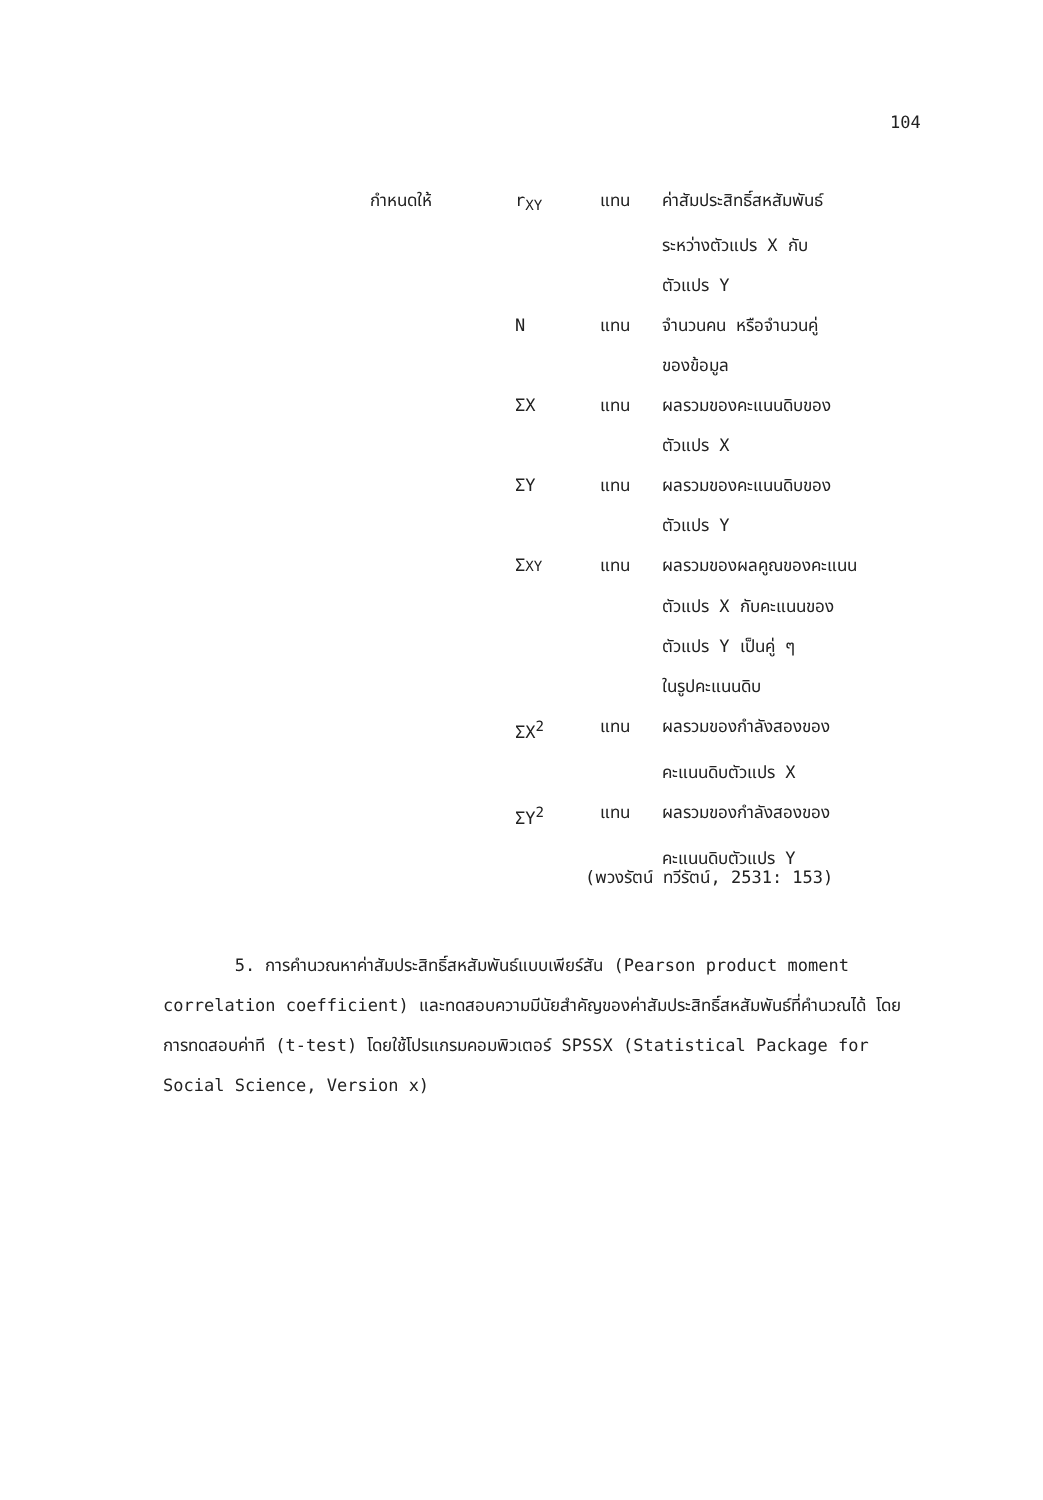104
| กำหนดให้ | r<sub>XY</sub> | แทน | ค่าสัมประสิทธิ์สหสัมพันธ์ |
| | | | ระหว่างตัวแปร X กับ |
| | | | ตัวแปร Y |
| | N | แทน | จำนวนคน หรือจำนวนคู่ |
| | | | ของข้อมูล |
| | ΣX | แทน | ผลรวมของคะแนนดิบของ |
| | | | ตัวแปร X |
| | ΣY | แทน | ผลรวมของคะแนนดิบของ |
| | | | ตัวแปร Y |
| | Σ XY | แทน | ผลรวมของผลคูณของคะแนน |
| | | | ตัวแปร X กับคะแนนของ |
| | | | ตัวแปร Y เป็นคู่ ๆ |
| | | | ในรูปคะแนนดิบ |
| | ΣX<sup>2</sup> | แทน | ผลรวมของกำลังสองของ |
| | | | คะแนนดิบตัวแปร X |
| | ΣY<sup>2</sup> | แทน | ผลรวมของกำลังสองของ |
| | | | คะแนนดิบตัวแปร Y |
(พวงรัตน์ ทวีรัตน์, 2531: 153)
5. การคำนวณหาค่าสัมประสิทธิ์สหสัมพันธ์แบบเพียร์สัน (Pearson product moment correlation coefficient) และทดสอบความมีนัยสำคัญของค่าสัมประสิทธิ์สหสัมพันธ์ที่คำนวณได้ โดยการทดสอบค่าที (t-test) โดยใช้โปรแกรมคอมพิวเตอร์ SPSSX (Statistical Package for Social Science, Version x)